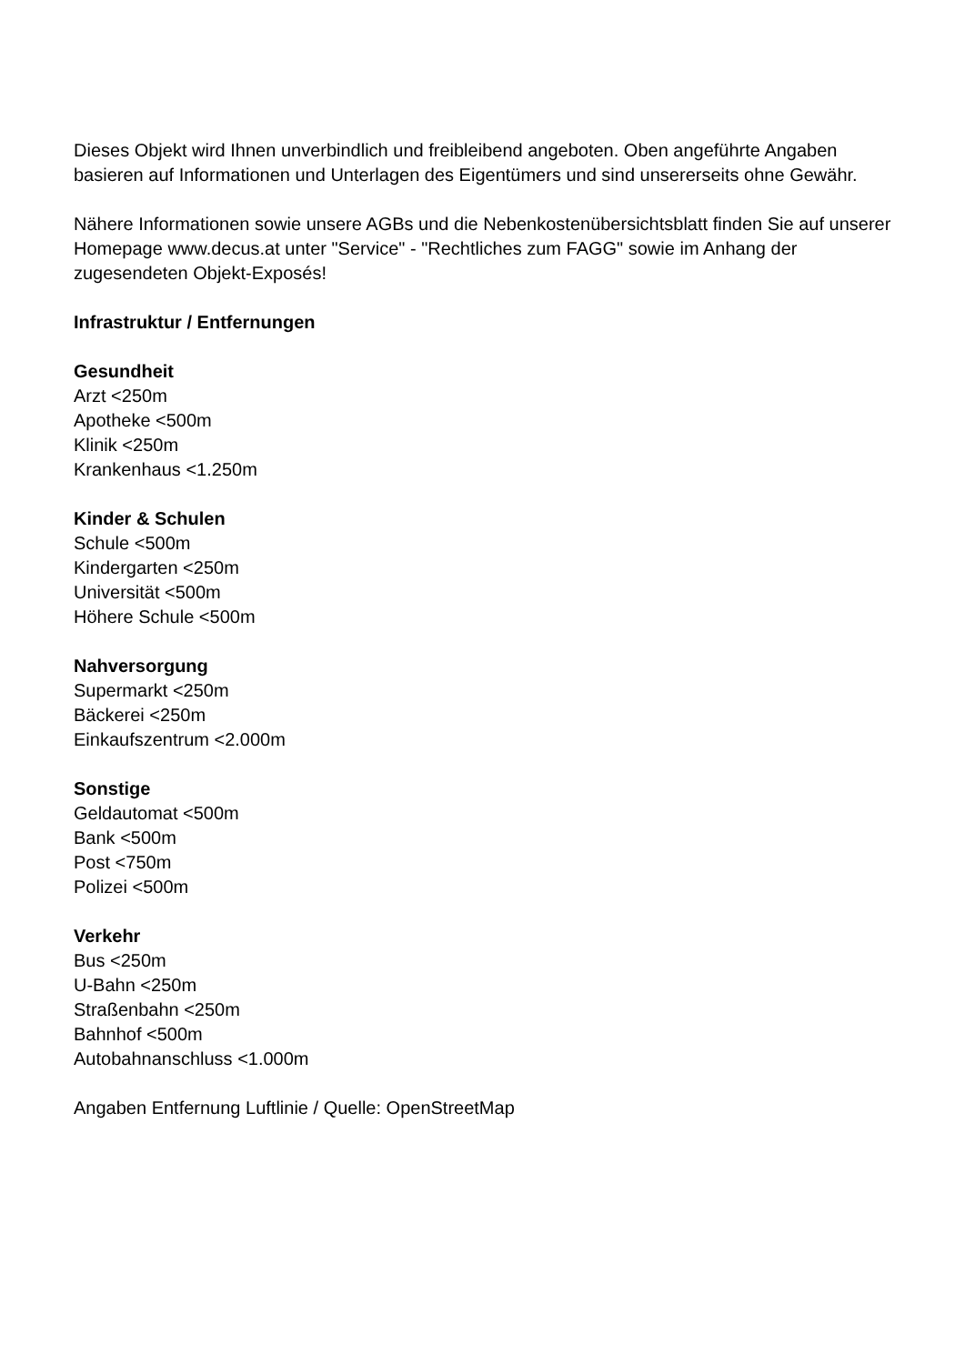Dieses Objekt wird Ihnen unverbindlich und freibleibend angeboten. Oben angeführte Angaben basieren auf Informationen und Unterlagen des Eigentümers und sind unsererseits ohne Gewähr.
Nähere Informationen sowie unsere AGBs und die Nebenkostenübersichtsblatt finden Sie auf unserer Homepage www.decus.at unter "Service" - "Rechtliches zum FAGG" sowie im Anhang der zugesendeten Objekt-Exposés!
Infrastruktur / Entfernungen
Gesundheit
Arzt <250m
Apotheke <500m
Klinik <250m
Krankenhaus <1.250m
Kinder & Schulen
Schule <500m
Kindergarten <250m
Universität <500m
Höhere Schule <500m
Nahversorgung
Supermarkt <250m
Bäckerei <250m
Einkaufszentrum <2.000m
Sonstige
Geldautomat <500m
Bank <500m
Post <750m
Polizei <500m
Verkehr
Bus <250m
U-Bahn <250m
Straßenbahn <250m
Bahnhof <500m
Autobahnanschluss <1.000m
Angaben Entfernung Luftlinie / Quelle: OpenStreetMap